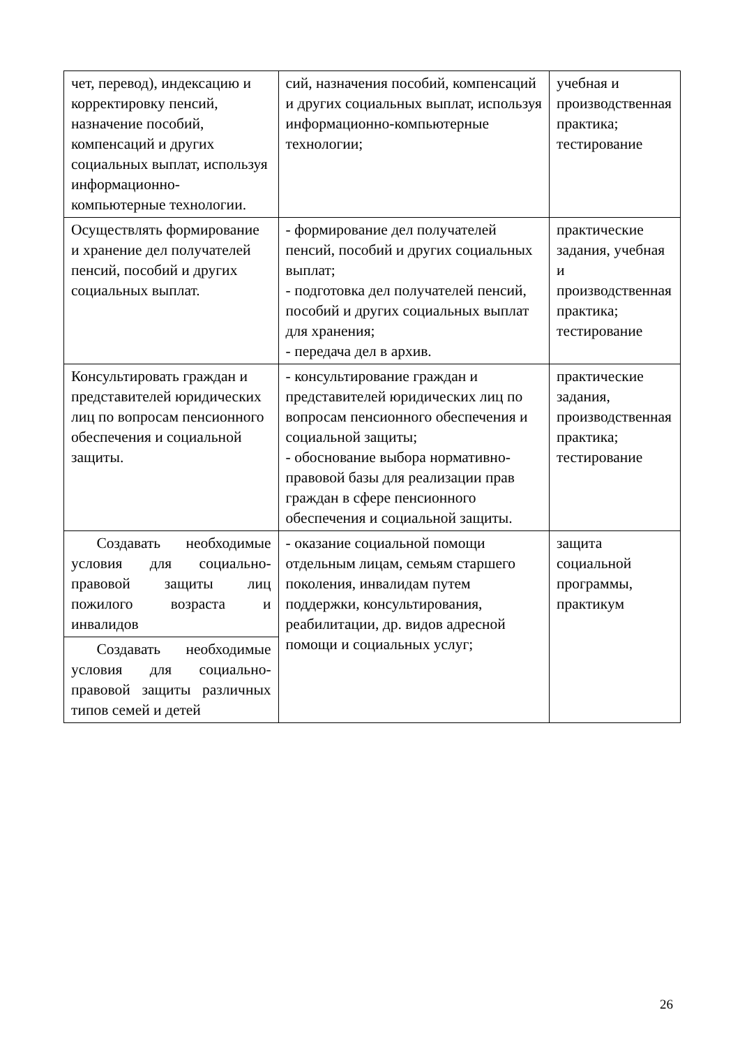| чет, перевод), индексацию и корректировку пенсий, назначение пособий, компенсаций и других социальных выплат, используя информационно-компьютерные технологии. | сий, назначения пособий, компенсаций и других социальных выплат, используя информационно-компьютерные технологии; | учебная и производственная практика; тестирование |
| Осуществлять формирование и хранение дел получателей пенсий, пособий и других социальных выплат. | - формирование дел получателей пенсий, пособий и других социальных выплат; - подготовка дел получателей пенсий, пособий и других социальных выплат для хранения; - передача дел в архив. | практические задания, учебная и производственная практика; тестирование |
| Консультировать граждан и представителей юридических лиц по вопросам пенсионного обеспечения и социальной защиты. | - консультирование граждан и представителей юридических лиц по вопросам пенсионного обеспечения и социальной защиты; - обоснование выбора нормативно-правовой базы для реализации прав граждан в сфере пенсионного обеспечения и социальной защиты. | практические задания, производственная практика; тестирование |
| Создавать необходимые условия для социально-правовой защиты лиц пожилого возраста и инвалидов | - оказание социальной помощи отдельным лицам, семьям старшего поколения, инвалидам путем поддержки, консультирования, реабилитации, др. видов адресной помощи и социальных услуг; | защита социальной программы, практикум |
| Создавать необходимые условия для социально-правовой защиты различных типов семей и детей | | |
26